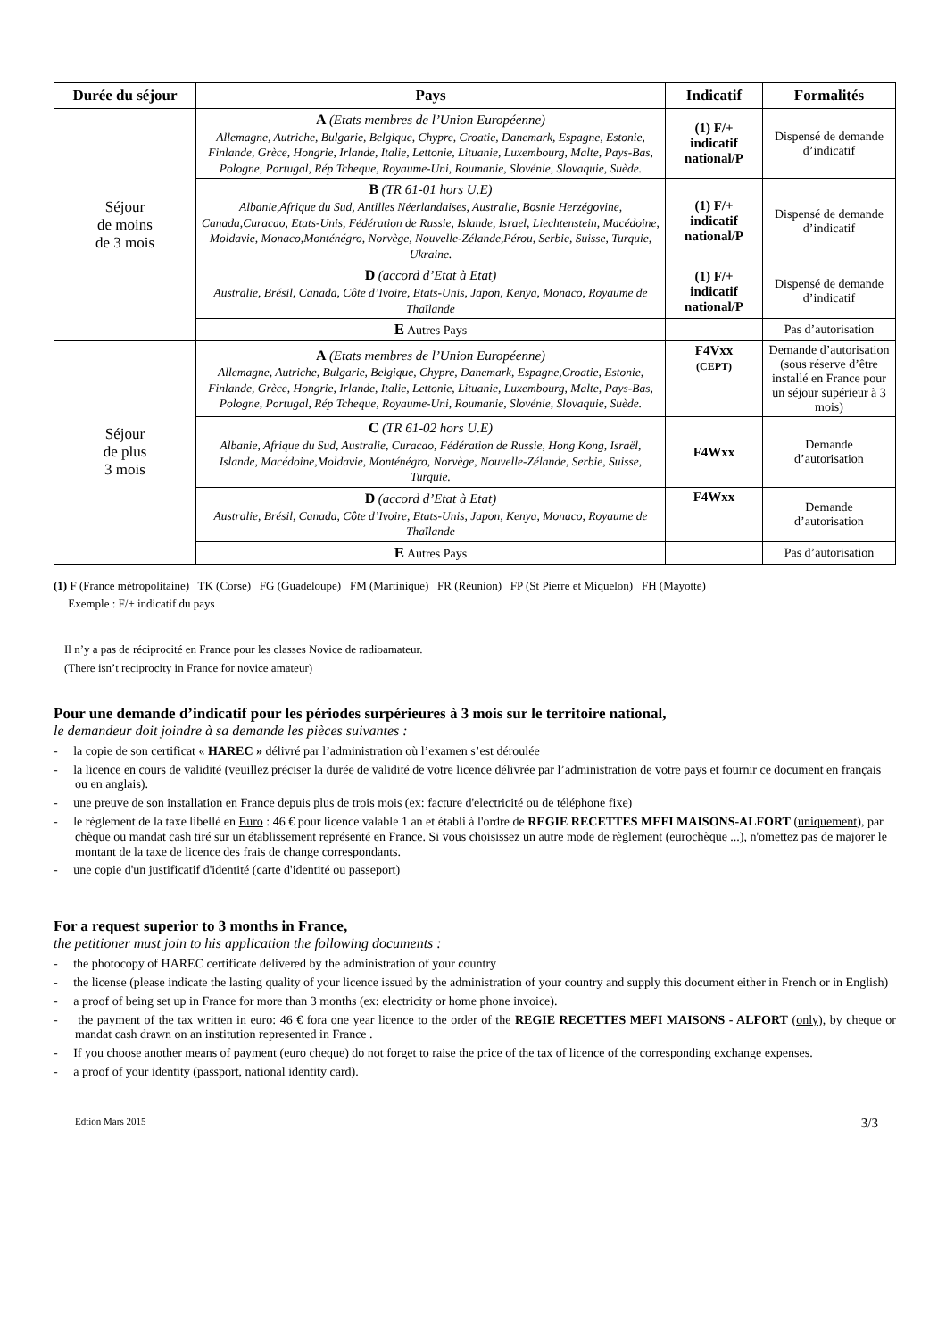| Durée du séjour | Pays | Indicatif | Formalités |
| --- | --- | --- | --- |
| Séjour de moins de 3 mois | A (Etats membres de l’Union Européenne) Allemagne, Autriche, Bulgarie, Belgique, Chypre, Croatie, Danemark, Espagne, Estonie, Finlande, Grèce, Hongrie, Irlande, Italie, Lettonie, Lituanie, Luxembourg, Malte, Pays-Bas, Pologne, Portugal, Rép Tcheque, Royaume-Uni, Roumanie, Slovénie, Slovaquie, Suède. | (1) F/+ indicatif national/P | Dispensé de demande d’indicatif |
| | B (TR 61-01 hors U.E) Albanie,Afrique du Sud, Antilles Néerlandaises, Australie, Bosnie Herzégovine, Canada,Curacao, Etats-Unis, Fédération de Russie, Islande, Israel, Liechtenstein, Macédoine, Moldavie, Monaco,Monténégro, Norvège, Nouvelle-Zélande,Pérou, Serbie, Suisse, Turquie, Ukraine. | (1) F/+ indicatif national/P | Dispensé de demande d’indicatif |
| | D (accord d’Etat à Etat) Australie, Brésil, Canada, Côte d’Ivoire, Etats-Unis, Japon, Kenya, Monaco, Royaume de Thaïlande | (1) F/+ indicatif national/P | Dispensé de demande d’indicatif |
| | E Autres Pays | | Pas d’autorisation |
| Séjour de plus 3 mois | A (Etats membres de l’Union Européenne) Allemagne, Autriche, Bulgarie, Belgique, Chypre, Danemark, Espagne,Croatie, Estonie, Finlande, Grèce, Hongrie, Irlande, Italie, Lettonie, Lituanie, Luxembourg, Malte, Pays-Bas, Pologne, Portugal, Rép Tcheque, Royaume-Uni, Roumanie, Slovénie, Slovaquie, Suède. | F4Vxx (CEPT) | Demande d’autorisation (sous réserve d’être installé en France pour un séjour supérieur à 3 mois) |
| | C (TR 61-02 hors U.E) Albanie, Afrique du Sud, Australie, Curacao, Fédération de Russie, Hong Kong, Israël, Islande, Macédoine,Moldavie, Monténégro, Norvège, Nouvelle-Zélande, Serbie, Suisse, Turquie. | F4Wxx | Demande d’autorisation |
| | D (accord d’Etat à Etat) Australie, Brésil, Canada, Côte d’Ivoire, Etats-Unis, Japon, Kenya, Monaco, Royaume de Thaïlande | F4Wxx | Demande d’autorisation |
| | E Autres Pays | | Pas d’autorisation |
(1) F (France métropolitaine) TK (Corse) FG (Guadeloupe) FM (Martinique) FR (Réunion) FP (St Pierre et Miquelon) FH (Mayotte)
Exemple : F/+ indicatif du pays
Il n’y a pas de réciprocité en France pour les classes Novice de radioamateur.
(There isn’t reciprocity in France for novice amateur)
Pour une demande d’indicatif pour les périodes surpérieures à 3 mois sur le territoire national,
le demandeur doit joindre à sa demande les pièces suivantes :
- la copie de son certificat « HAREC » délivré par l’administration où l’examen s’est déroulée
- la licence en cours de validité (veuillez préciser la durée de validité de votre licence délivrée par l’administration de votre pays et fournir ce document en français ou en anglais).
- une preuve de son installation en France depuis plus de trois mois (ex: facture d'electricité ou de téléphone fixe)
- le règlement de la taxe libellé en Euro : 46 € pour licence valable 1 an et établi à l'ordre de REGIE RECETTES MEFI MAISONS-ALFORT (uniquement), par chèque ou mandat cash tiré sur un établissement représenté en France. Si vous choisissez un autre mode de règlement (eurochèque ...), n'omettez pas de majorer le montant de la taxe de licence des frais de change correspondants.
- une copie d'un justificatif d'identité (carte d'identité ou passeport)
For a request superior to 3 months in France,
the petitioner must join to his application the following documents :
- the photocopy of HAREC certificate delivered by the administration of your country
- the license (please indicate the lasting quality of your licence issued by the administration of your country and supply this document either in French or in English)
- a proof of being set up in France for more than 3 months (ex: electricity or home phone invoice).
- the payment of the tax written in euro: 46 € fora one year licence to the order of the REGIE RECETTES MEFI MAISONS - ALFORT (only), by cheque or mandat cash drawn on an institution represented in France .
- If you choose another means of payment (euro cheque) do not forget to raise the price of the tax of licence of the corresponding exchange expenses.
- a proof of your identity (passport, national identity card).
Edtion Mars 2015 3/3